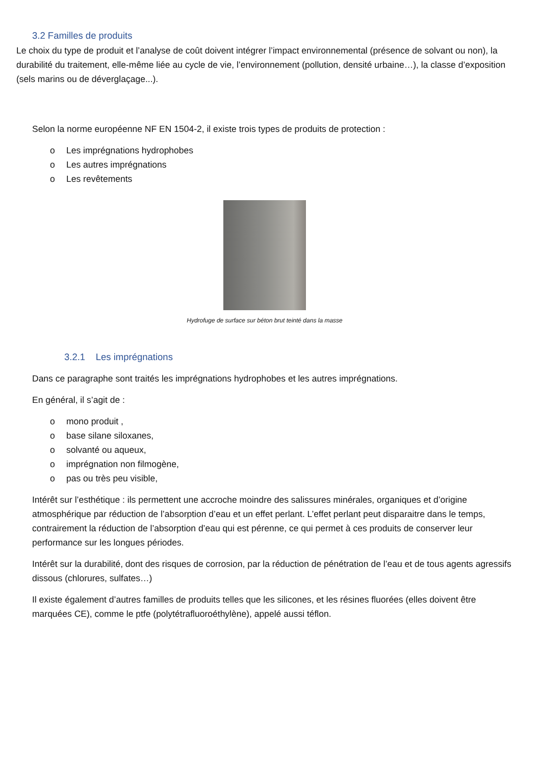3.2 Familles de produits
Le choix du type de produit et l’analyse de coût doivent intégrer l’impact environnemental (présence de solvant ou non), la durabilité du traitement, elle-même liée au cycle de vie, l’environnement (pollution, densité urbaine…), la classe d’exposition (sels marins ou de déverglaçage...).
Selon la norme européenne NF EN 1504-2, il existe trois types de produits de protection :
o Les imprégnations hydrophobes
o Les autres imprégnations
o Les revêtements
Hydrofuge de surface sur béton brut teinté dans la masse
3.2.1 Les imprégnations
Dans ce paragraphe sont traités les imprégnations hydrophobes et les autres imprégnations.
En général, il s’agit de :
o mono produit ,
o base silane siloxanes,
o solvanté ou aqueux,
o imprégnation non filmogène,
o pas ou très peu visible,
Intérêt sur l’esthétique : ils permettent une accroche moindre des salissures minérales, organiques et d’origine atmosphérique par réduction de l’absorption d’eau et un effet perlant. L’effet perlant peut disparaitre dans le temps, contrairement la réduction de l’absorption d’eau qui est pérenne, ce qui permet à ces produits de conserver leur performance sur les longues périodes.
Intérêt sur la durabilité, dont des risques de corrosion, par la réduction de pénétration de l’eau et de tous agents agressifs dissous (chlorures, sulfates…)
Il existe également d’autres familles de produits telles que les silicones, et les résines fluorées (elles doivent être marquées CE), comme le ptfe (polytétrafluoroéthylène), appelé aussi téflon.